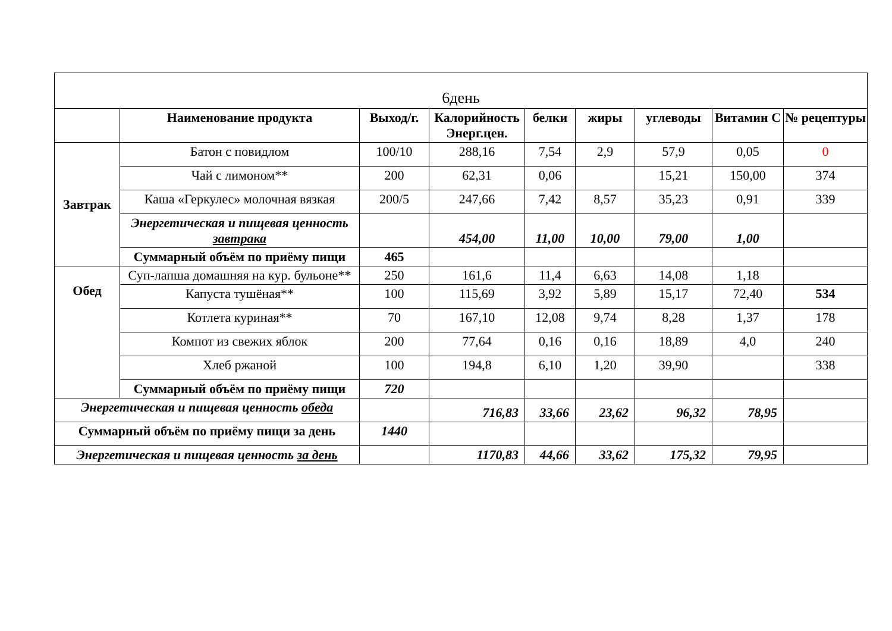| 6день | | | | | | | | |
| | Наименование продукта | Выход/г. | Калорийность Энерг.цен. | белки | жиры | углеводы | Витамин С | № рецептуры |
| Завтрак | Батон с повидлом | 100/10 | 288,16 | 7,54 | 2,9 | 57,9 | 0,05 | 0 |
| | Чай с лимоном** | 200 | 62,31 | 0,06 | | 15,21 | 150,00 | 374 |
| | Каша «Геркулес» молочная вязкая | 200/5 | 247,66 | 7,42 | 8,57 | 35,23 | 0,91 | 339 |
| | Энергетическая и пищевая ценность завтрака | | 454,00 | 11,00 | 10,00 | 79,00 | 1,00 | |
| | Суммарный объём по приёму пищи | 465 | | | | | | |
| Обед | Суп-лапша домашняя на кур. бульоне** | 250 | 161,6 | 11,4 | 6,63 | 14,08 | 1,18 | |
| | Капуста тушёная** | 100 | 115,69 | 3,92 | 5,89 | 15,17 | 72,40 | 534 |
| | Котлета куриная** | 70 | 167,10 | 12,08 | 9,74 | 8,28 | 1,37 | 178 |
| | Компот из свежих яблок | 200 | 77,64 | 0,16 | 0,16 | 18,89 | 4,0 | 240 |
| | Хлеб ржаной | 100 | 194,8 | 6,10 | 1,20 | 39,90 | | 338 |
| | Суммарный объём по приёму пищи | 720 | | | | | | |
| Энергетическая и пищевая ценность обеда | | | 716,83 | 33,66 | 23,62 | 96,32 | 78,95 | |
| Суммарный объём по приёму пищи за день | | 1440 | | | | | | |
| Энергетическая и пищевая ценность за день | | | 1170,83 | 44,66 | 33,62 | 175,32 | 79,95 | |